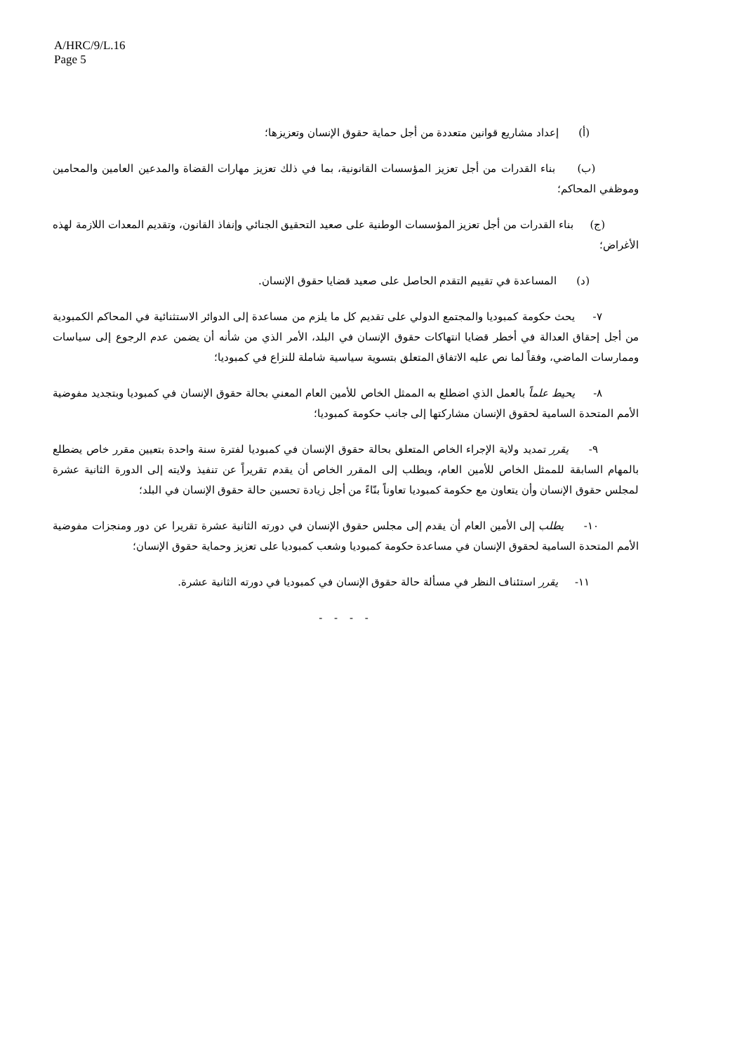A/HRC/9/L.16
Page 5
(أ) إعداد مشاريع قوانين متعددة من أجل حماية حقوق الإنسان وتعزيزها؛
(ب) بناء القدرات من أجل تعزيز المؤسسات القانونية، بما في ذلك تعزيز مهارات القضاة والمدعين العامين والمحامين وموظفي المحاكم؛
(ج) بناء القدرات من أجل تعزيز المؤسسات الوطنية على صعيد التحقيق الجنائي وإنفاذ القانون، وتقديم المعدات اللازمة لهذه الأغراض؛
(د) المساعدة في تقييم التقدم الحاصل على صعيد قضايا حقوق الإنسان.
٧- يحث حكومة كمبوديا والمجتمع الدولي على تقديم كل ما يلزم من مساعدة إلى الدوائر الاستثنائية في المحاكم الكمبودية من أجل إحقاق العدالة في أخطر قضايا انتهاكات حقوق الإنسان في البلد، الأمر الذي من شأنه أن يضمن عدم الرجوع إلى سياسات وممارسات الماضي، وفقاً لما نص عليه الاتفاق المتعلق بتسوية سياسية شاملة للنزاع في كمبوديا؛
٨- يحيط علماً بالعمل الذي اضطلع به الممثل الخاص للأمين العام المعني بحالة حقوق الإنسان في كمبوديا وبتجديد مفوضية الأمم المتحدة السامية لحقوق الإنسان مشاركتها إلى جانب حكومة كمبوديا؛
٩- يقرر تمديد ولاية الإجراء الخاص المتعلق بحالة حقوق الإنسان في كمبوديا لفترة سنة واحدة بتعيين مقرر خاص يضطلع بالمهام السابقة للممثل الخاص للأمين العام، ويطلب إلى المقرر الخاص أن يقدم تقريراً عن تنفيذ ولايته إلى الدورة الثانية عشرة لمجلس حقوق الإنسان وأن يتعاون مع حكومة كمبوديا تعاوناً بنّاءً من أجل زيادة تحسين حالة حقوق الإنسان في البلد؛
١٠- يطلب إلى الأمين العام أن يقدم إلى مجلس حقوق الإنسان في دورته الثانية عشرة تقريرا عن دور ومنجزات مفوضية الأمم المتحدة السامية لحقوق الإنسان في مساعدة حكومة كمبوديا وشعب كمبوديا على تعزيز وحماية حقوق الإنسان؛
١١- يقرر استئناف النظر في مسألة حالة حقوق الإنسان في كمبوديا في دورته الثانية عشرة.
- - - -